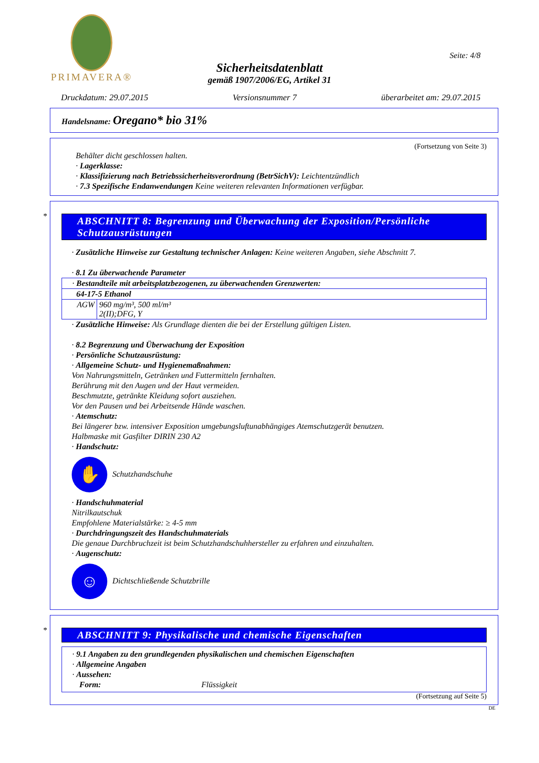PRIMAVERA®
Seite: 4/8
Sicherheitsdatenblatt
gemäß 1907/2006/EG, Artikel 31
Druckdatum: 29.07.2015 Versionsnummer 7 überarbeitet am: 29.07.2015
Handelsname: Oregano* bio 31%
(Fortsetzung von Seite 3)
Behälter dicht geschlossen halten.
· Lagerklasse:
· Klassifizierung nach Betriebssicherheitsverordnung (BetrSichV): Leichtentzündlich
· 7.3 Spezifische Endanwendungen Keine weiteren relevanten Informationen verfügbar.
*
ABSCHNITT 8: Begrenzung und Überwachung der Exposition/Persönliche Schutzausrüstungen
· Zusätzliche Hinweise zur Gestaltung technischer Anlagen: Keine weiteren Angaben, siehe Abschnitt 7.
· 8.1 Zu überwachende Parameter
| · Bestandteile mit arbeitsplatzbezogenen, zu überwachenden Grenzwerten: | |
| 64-17-5 Ethanol | |
| AGW | 960 mg/m³, 500 ml/m³ 2(II);DFG, Y |
· Zusätzliche Hinweise: Als Grundlage dienten die bei der Erstellung gültigen Listen.
· 8.2 Begrenzung und Überwachung der Exposition
· Persönliche Schutzausrüstung:
· Allgemeine Schutz- und Hygienemaßnahmen:
Von Nahrungsmitteln, Getränken und Futtermitteln fernhalten.
Berührung mit den Augen und der Haut vermeiden.
Beschmutzte, getränkte Kleidung sofort ausziehen.
Vor den Pausen und bei Arbeitsende Hände waschen.
· Atemschutz:
Bei längerer bzw. intensiver Exposition umgebungsluftunabhängiges Atemschutzgerät benutzen.
Halbmaske mit Gasfilter DIRIN 230 A2
· Handschutz:
✋ Schutzhandschuhe
· Handschuhmaterial
Nitrilkautschuk
Empfohlene Materialstärke: ≥ 4-5 mm
· Durchdringungszeit des Handschuhmaterials
Die genaue Durchbruchzeit ist beim Schutzhandschuhhersteller zu erfahren und einzuhalten.
· Augenschutz:
☺ Dichtschließende Schutzbrille
*
ABSCHNITT 9: Physikalische und chemische Eigenschaften
· 9.1 Angaben zu den grundlegenden physikalischen und chemischen Eigenschaften
· Allgemeine Angaben
· Aussehen:
Form: Flüssigkeit
(Fortsetzung auf Seite 5)
DE